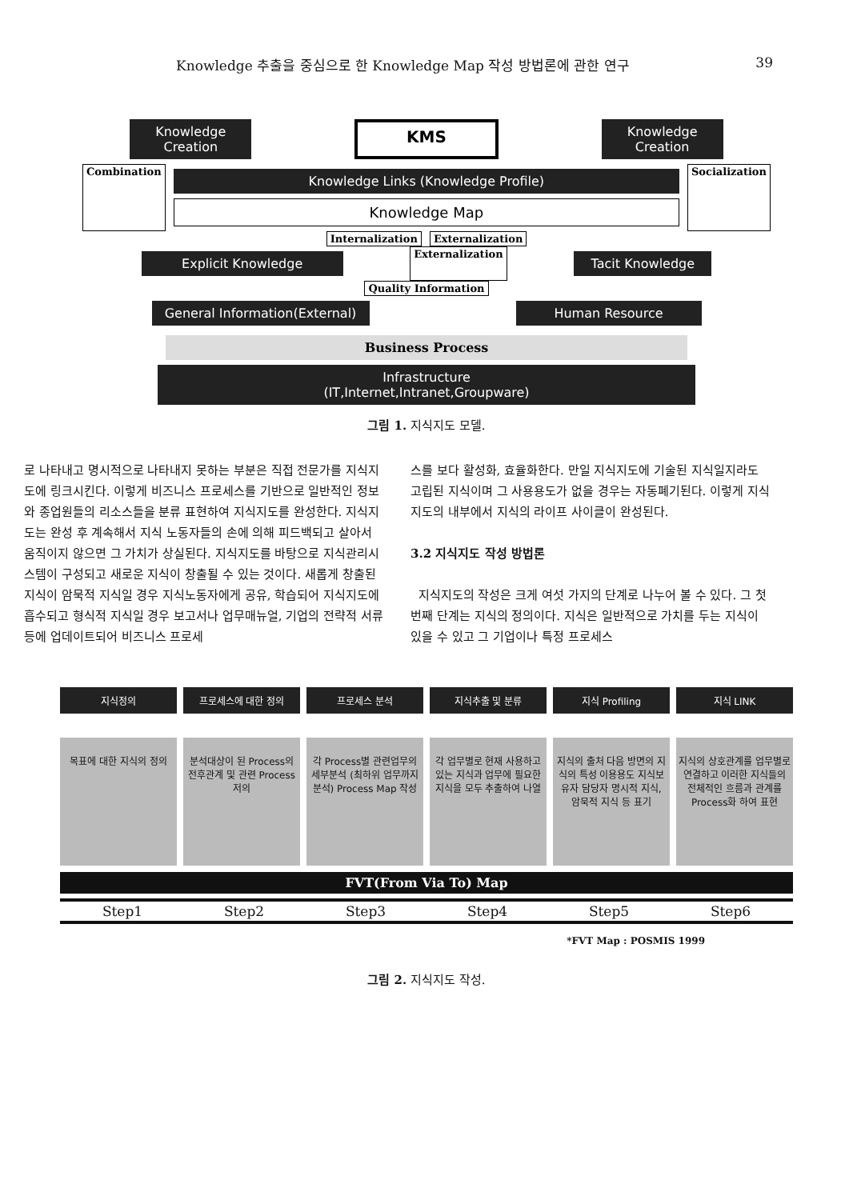Knowledge 추출을 중심으로 한 Knowledge Map 작성 방법론에 관한 연구 39
Knowledge Creation
KMS
Knowledge Creation
Combination
Knowledge Links (Knowledge Profile)
Knowledge Map
Socialization
Internalization Externalization
Explicit Knowledge
Externalization
Tacit Knowledge
Quality Information
General Information(External)
Human Resource
Business Process
Infrastructure
(IT,Internet,Intranet,Groupware)
그림 1. 지식지도 모델.
로 나타내고 명시적으로 나타내지 못하는 부분은 직접 전문가를 지식지도에 링크시킨다. 이렇게 비즈니스 프로세스를 기반으로 일반적인 정보와 종업원들의 리소스들을 분류 표현하여 지식지도를 완성한다. 지식지도는 완성 후 계속해서 지식 노동자들의 손에 의해 피드백되고 살아서 움직이지 않으면 그 가치가 상실된다. 지식지도를 바탕으로 지식관리시스템이 구성되고 새로운 지식이 창출될 수 있는 것이다. 새롭게 창출된 지식이 암묵적 지식일 경우 지식노동자에게 공유, 학습되어 지식지도에 흡수되고 형식적 지식일 경우 보고서나 업무매뉴얼, 기업의 전략적 서류 등에 업데이트되어 비즈니스 프로세
스를 보다 활성화, 효율화한다. 만일 지식지도에 기술된 지식일지라도 고립된 지식이며 그 사용용도가 없을 경우는 자동폐기된다. 이렇게 지식지도의 내부에서 지식의 라이프 사이클이 완성된다.
3.2 지식지도 작성 방법론
지식지도의 작성은 크게 여섯 가지의 단계로 나누어 볼 수 있다. 그 첫 번째 단계는 지식의 정의이다. 지식은 일반적으로 가치를 두는 지식이 있을 수 있고 그 기업이나 특정 프로세스
지식정의
목표에 대한 지식의 정의
프로세스에 대한 정의
분석대상이 된 Process의 전후관계 및 관련 Process 저의
프로세스 분석
각 Process별 관련업무의 세부분석 (최하위 업무까지 분석) Process Map 작성
지식추출 및 분류
각 업무별로 현재 사용하고 있는 지식과 업무에 필요한 지식을 모두 추출하여 나열
지식 Profiling
지식의 출처 다음 방면의 지식의 특성 이용용도 지식보유자 담당자 명시적 지식, 암묵적 지식 등 표기
지식 LINK
지식의 상호관계를 업무별로 연결하고 이러한 지식들의 전체적인 흐름과 관계를 Process화 하여 표현
FVT(From Via To) Map
Step1 Step2 Step3 Step4 Step5 Step6
*FVT Map : POSMIS 1999
그림 2. 지식지도 작성.